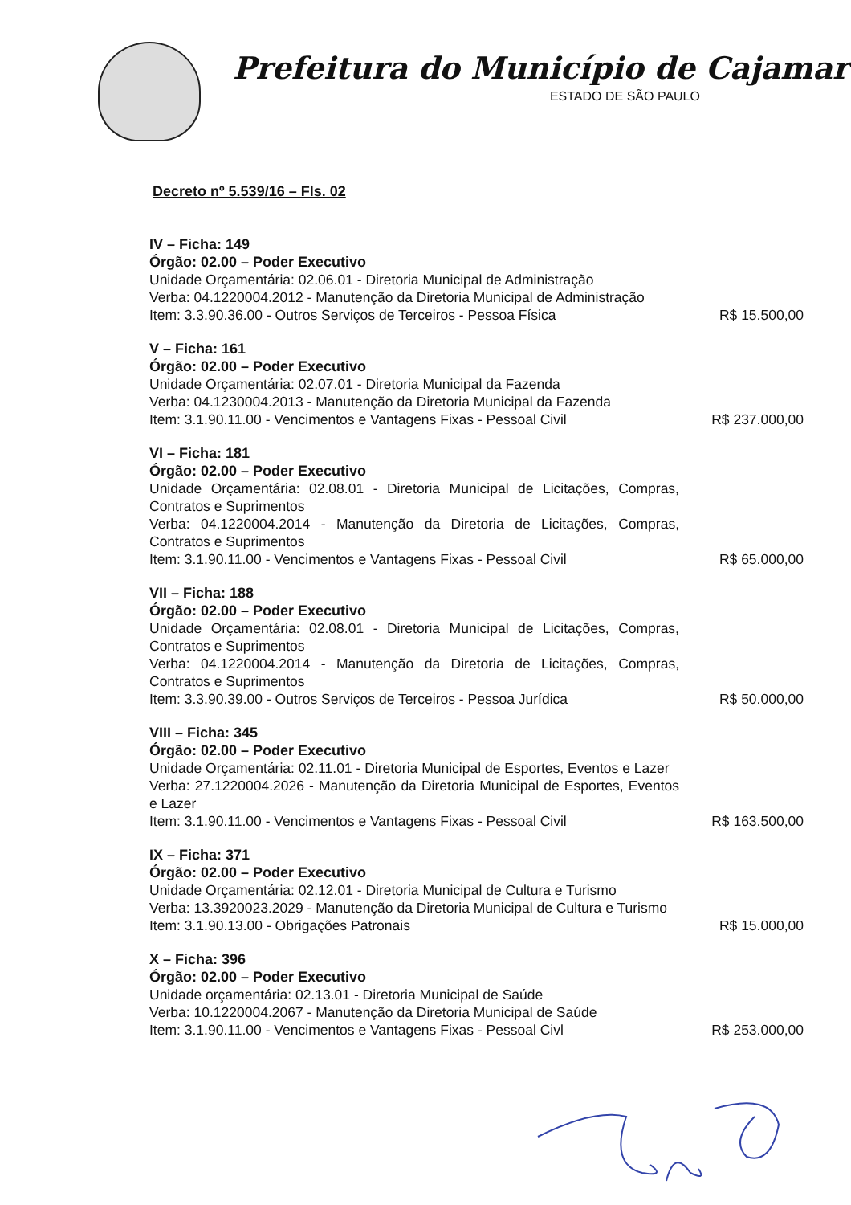Prefeitura do Município de Cajamar
ESTADO DE SÃO PAULO
Decreto nº 5.539/16 – Fls. 02
IV – Ficha: 149
Órgão: 02.00 – Poder Executivo
Unidade Orçamentária: 02.06.01 - Diretoria Municipal de Administração
Verba: 04.1220004.2012 - Manutenção da Diretoria Municipal de Administração
Item: 3.3.90.36.00 - Outros Serviços de Terceiros - Pessoa Física R$ 15.500,00
V – Ficha: 161
Órgão: 02.00 – Poder Executivo
Unidade Orçamentária: 02.07.01 - Diretoria Municipal da Fazenda
Verba: 04.1230004.2013 - Manutenção da Diretoria Municipal da Fazenda
Item: 3.1.90.11.00 - Vencimentos e Vantagens Fixas - Pessoal Civil R$ 237.000,00
VI – Ficha: 181
Órgão: 02.00 – Poder Executivo
Unidade Orçamentária: 02.08.01 - Diretoria Municipal de Licitações, Compras, Contratos e Suprimentos
Verba: 04.1220004.2014 - Manutenção da Diretoria de Licitações, Compras, Contratos e Suprimentos
Item: 3.1.90.11.00 - Vencimentos e Vantagens Fixas - Pessoal Civil R$ 65.000,00
VII – Ficha: 188
Órgão: 02.00 – Poder Executivo
Unidade Orçamentária: 02.08.01 - Diretoria Municipal de Licitações, Compras, Contratos e Suprimentos
Verba: 04.1220004.2014 - Manutenção da Diretoria de Licitações, Compras, Contratos e Suprimentos
Item: 3.3.90.39.00 - Outros Serviços de Terceiros - Pessoa Jurídica R$ 50.000,00
VIII – Ficha: 345
Órgão: 02.00 – Poder Executivo
Unidade Orçamentária: 02.11.01 - Diretoria Municipal de Esportes, Eventos e Lazer
Verba: 27.1220004.2026 - Manutenção da Diretoria Municipal de Esportes, Eventos e Lazer
Item: 3.1.90.11.00 - Vencimentos e Vantagens Fixas - Pessoal Civil R$ 163.500,00
IX – Ficha: 371
Órgão: 02.00 – Poder Executivo
Unidade Orçamentária: 02.12.01 - Diretoria Municipal de Cultura e Turismo
Verba: 13.3920023.2029 - Manutenção da Diretoria Municipal de Cultura e Turismo
Item: 3.1.90.13.00 - Obrigações Patronais R$ 15.000,00
X – Ficha: 396
Órgão: 02.00 – Poder Executivo
Unidade orçamentária: 02.13.01 - Diretoria Municipal de Saúde
Verba: 10.1220004.2067 - Manutenção da Diretoria Municipal de Saúde
Item: 3.1.90.11.00 - Vencimentos e Vantagens Fixas - Pessoal Civl R$ 253.000,00